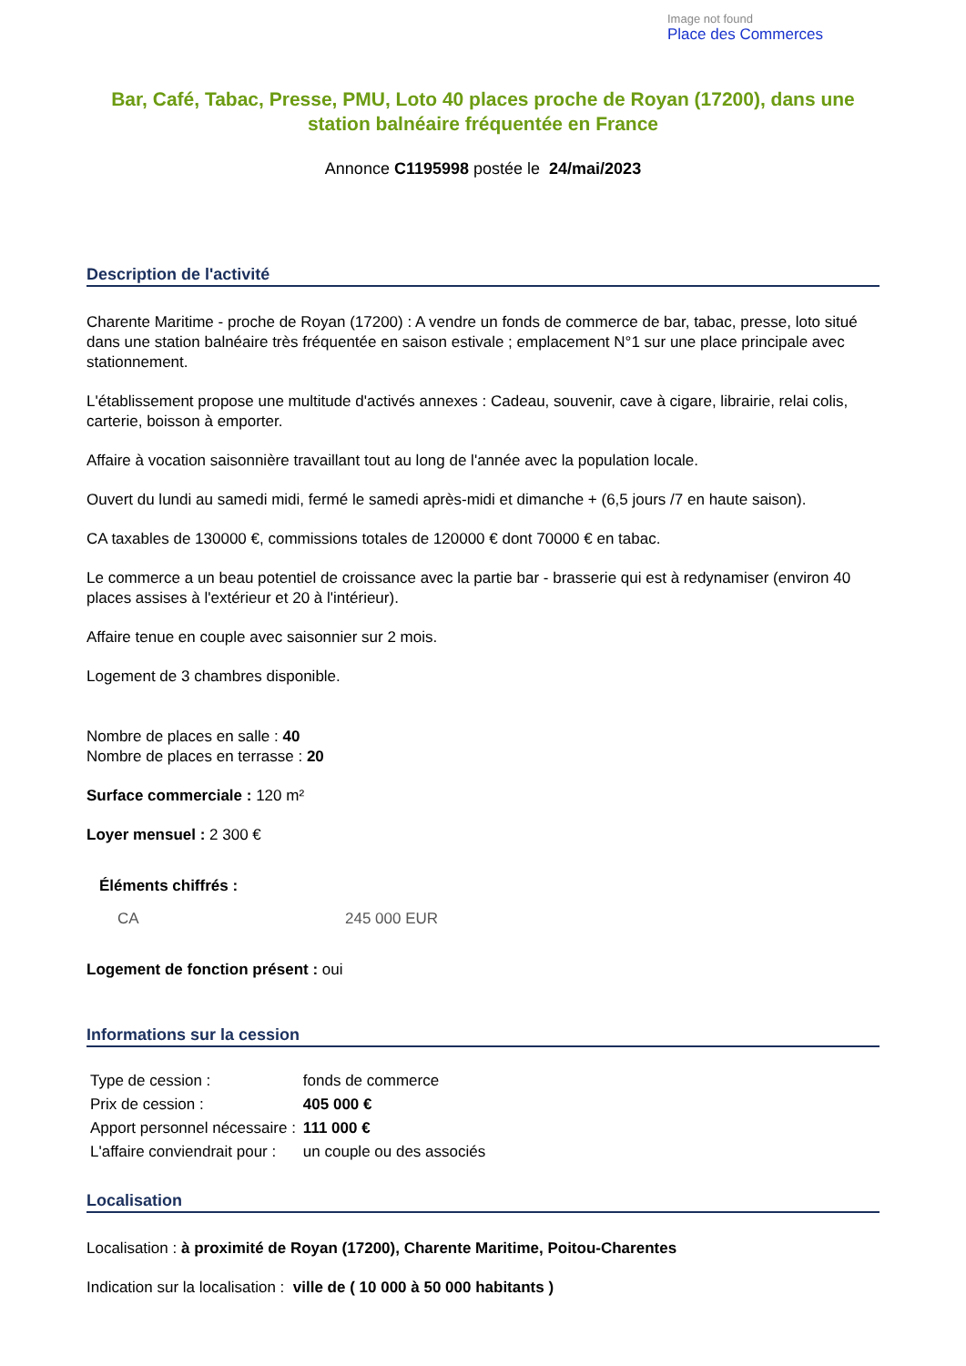Image not found
Place des Commerces
Bar, Café, Tabac, Presse, PMU, Loto 40 places proche de Royan (17200), dans une station balnéaire fréquentée en France
Annonce C1195998 postée le 24/mai/2023
Description de l'activité
Charente Maritime - proche de Royan (17200) : A vendre un fonds de commerce de bar, tabac, presse, loto situé dans une station balnéaire très fréquentée en saison estivale ; emplacement N°1 sur une place principale avec stationnement.
L'établissement propose une multitude d'activés annexes : Cadeau, souvenir, cave à cigare, librairie, relai colis, carterie, boisson à emporter.
Affaire à vocation saisonnière travaillant tout au long de l'année avec la population locale.
Ouvert du lundi au samedi midi, fermé le samedi après-midi et dimanche + (6,5 jours /7 en haute saison).
CA taxables de 130000 €, commissions totales de 120000 € dont 70000 € en tabac.
Le commerce a un beau potentiel de croissance avec la partie bar - brasserie qui est à redynamiser (environ 40 places assises à l'extérieur et 20 à l'intérieur).
Affaire tenue en couple avec saisonnier sur 2 mois.
Logement de 3 chambres disponible.
Nombre de places en salle : 40
Nombre de places en terrasse : 20
Surface commerciale : 120 m²
Loyer mensuel : 2 300 €
Éléments chiffrés :
| CA | 245 000 EUR |
Logement de fonction présent : oui
Informations sur la cession
| Type de cession : | fonds de commerce |
| Prix de cession : | 405 000 € |
| Apport personnel nécessaire : | 111 000 € |
| L'affaire conviendrait pour : | un couple ou des associés |
Localisation
Localisation : à proximité de Royan (17200), Charente Maritime, Poitou-Charentes
Indication sur la localisation : ville de ( 10 000 à 50 000 habitants )